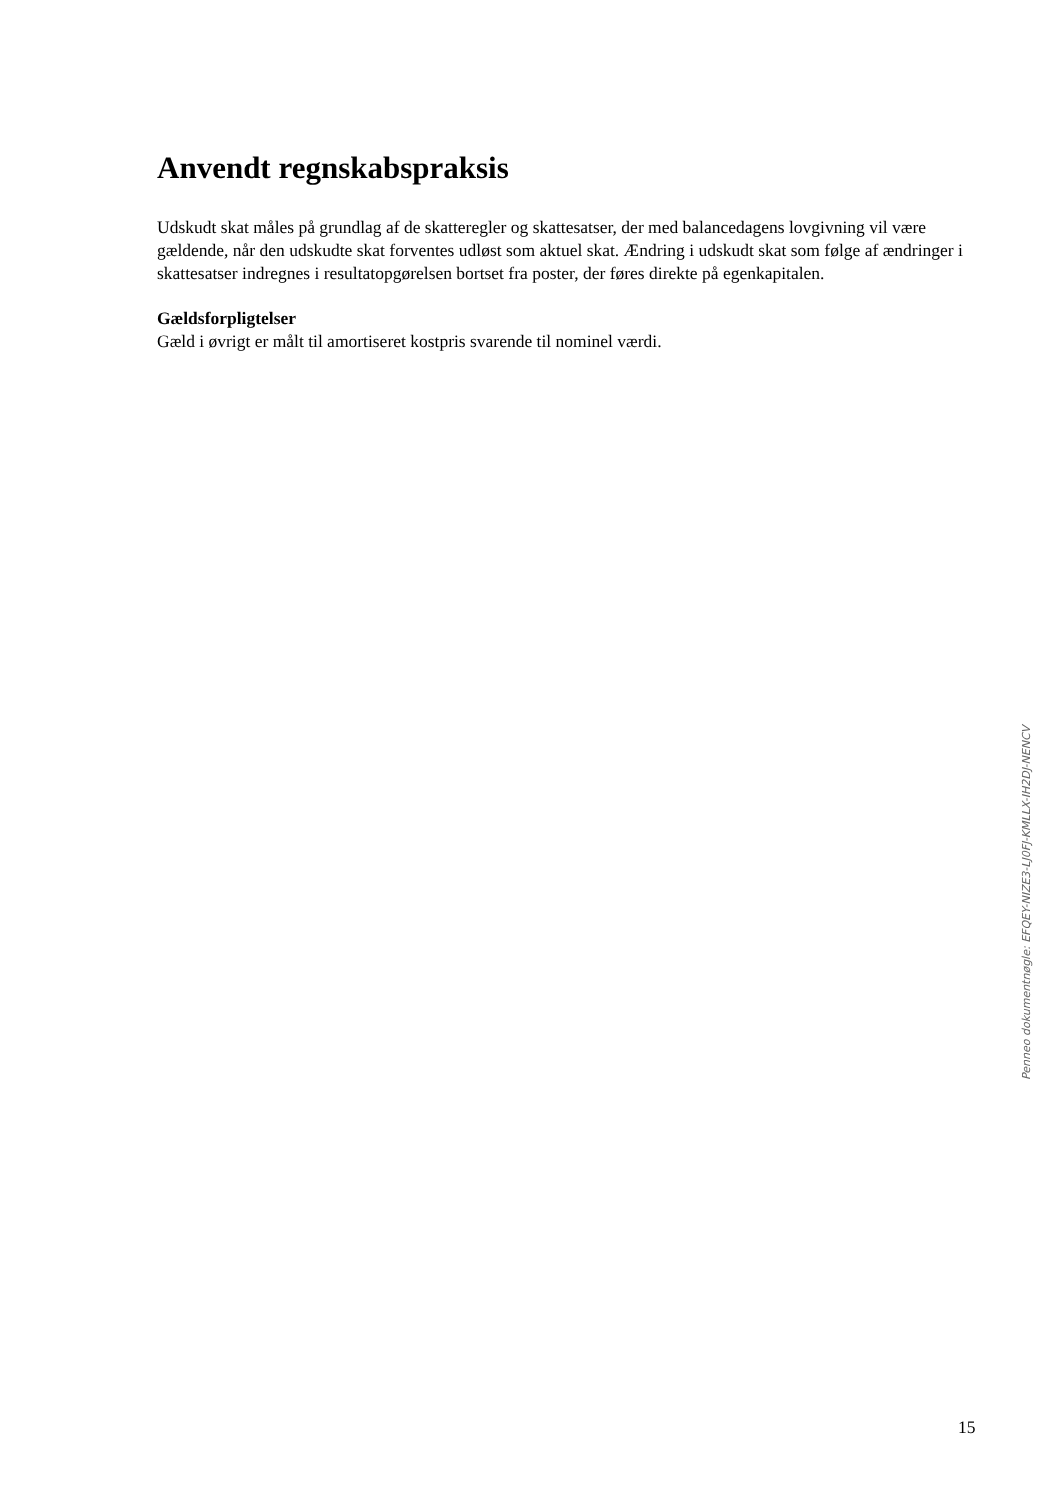Anvendt regnskabspraksis
Udskudt skat måles på grundlag af de skatteregler og skattesatser, der med balancedagens lovgivning vil være gældende, når den udskudte skat forventes udløst som aktuel skat. Ændring i udskudt skat som følge af ændringer i skattesatser indregnes i resultatopgørelsen bortset fra poster, der føres direkte på egenkapitalen.
Gældsforpligtelser
Gæld i øvrigt er målt til amortiseret kostpris svarende til nominel værdi.
Penneo dokumentnøgle: EFQEY-NIZE3-LJ0FJ-KMLLX-IH2DJ-NENCV
15